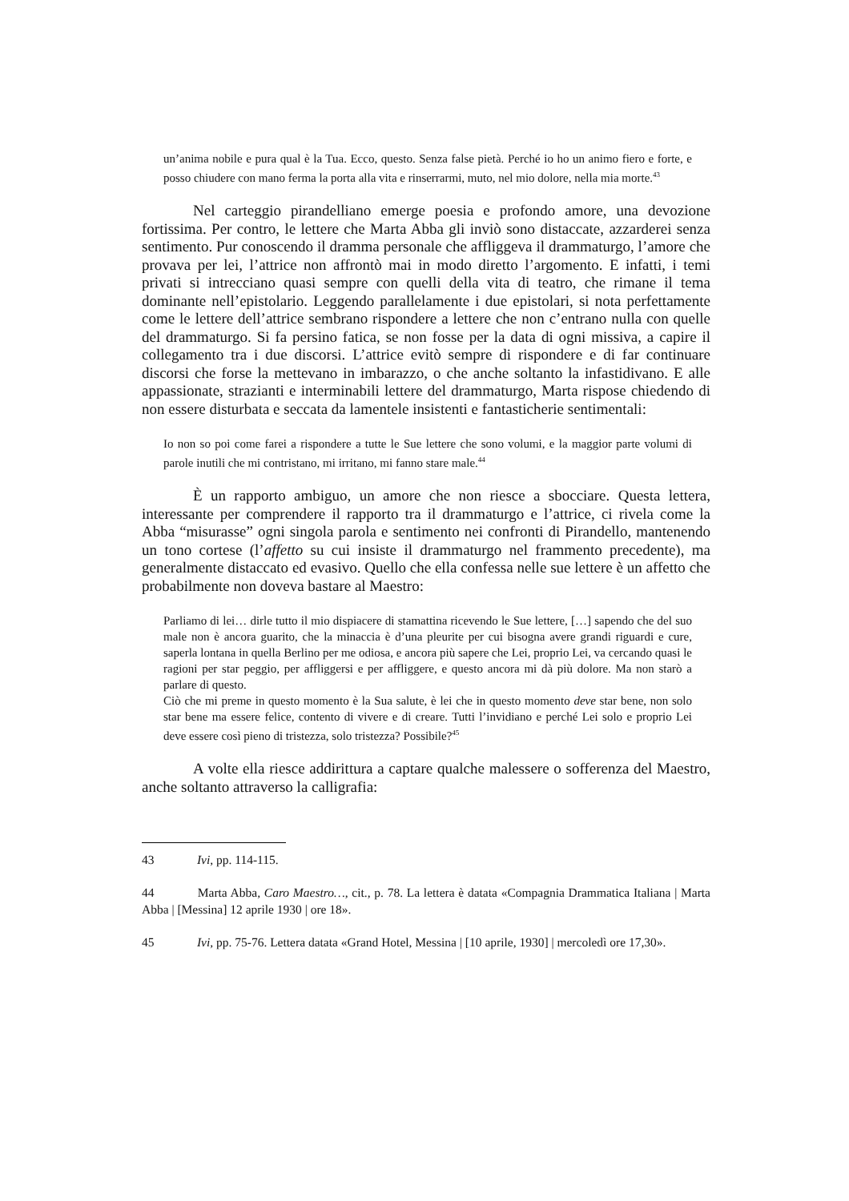un’anima nobile e pura qual è la Tua. Ecco, questo. Senza false pietà. Perché io ho un animo fiero e forte, e posso chiudere con mano ferma la porta alla vita e rinserrarmi, muto, nel mio dolore, nella mia morte.<sup>43</sup>
Nel carteggio pirandelliano emerge poesia e profondo amore, una devozione fortissima. Per contro, le lettere che Marta Abba gli inviò sono distaccate, azzarderei senza sentimento. Pur conoscendo il dramma personale che affliggeva il drammaturgo, l’amore che provava per lei, l’attrice non affrontò mai in modo diretto l’argomento. E infatti, i temi privati si intrecciano quasi sempre con quelli della vita di teatro, che rimane il tema dominante nell’epistolario. Leggendo parallelamente i due epistolari, si nota perfettamente come le lettere dell’attrice sembrano rispondere a lettere che non c’entrano nulla con quelle del drammaturgo. Si fa persino fatica, se non fosse per la data di ogni missiva, a capire il collegamento tra i due discorsi. L’attrice evitò sempre di rispondere e di far continuare discorsi che forse la mettevano in imbarazzo, o che anche soltanto la infastidivano. E alle appassionate, strazianti e interminabili lettere del drammaturgo, Marta rispose chiedendo di non essere disturbata e seccata da lamentele insistenti e fantasticherie sentimentali:
Io non so poi come farei a rispondere a tutte le Sue lettere che sono volumi, e la maggior parte volumi di parole inutili che mi contristano, mi irritano, mi fanno stare male.<sup>44</sup>
È un rapporto ambiguo, un amore che non riesce a sbocciare. Questa lettera, interessante per comprendere il rapporto tra il drammaturgo e l’attrice, ci rivela come la Abba “misurasse” ogni singola parola e sentimento nei confronti di Pirandello, mantenendo un tono cortese (l’affetto su cui insiste il drammaturgo nel frammento precedente), ma generalmente distaccato ed evasivo. Quello che ella confessa nelle sue lettere è un affetto che probabilmente non doveva bastare al Maestro:
Parliamo di lei… dirle tutto il mio dispiacere di stamattina ricevendo le Sue lettere, […] sapendo che del suo male non è ancora guarito, che la minaccia è d’una pleurite per cui bisogna avere grandi riguardi e cure, saperla lontana in quella Berlino per me odiosa, e ancora più sapere che Lei, proprio Lei, va cercando quasi le ragioni per star peggio, per affliggersi e per affliggere, e questo ancora mi dà più dolore. Ma non starò a parlare di questo.
Ciò che mi preme in questo momento è la Sua salute, è lei che in questo momento deve star bene, non solo star bene ma essere felice, contento di vivere e di creare. Tutti l’invidiano e perché Lei solo e proprio Lei deve essere così pieno di tristezza, solo tristezza? Possibile?<sup>45</sup>
A volte ella riesce addirittura a captare qualche malessere o sofferenza del Maestro, anche soltanto attraverso la calligrafia:
43 Ivi, pp. 114-115.
44 Marta Abba, Caro Maestro…, cit., p. 78. La lettera è datata «Compagnia Drammatica Italiana | Marta Abba | [Messina] 12 aprile 1930 | ore 18».
45 Ivi, pp. 75-76. Lettera datata «Grand Hotel, Messina | [10 aprile, 1930] | mercoledì ore 17,30».